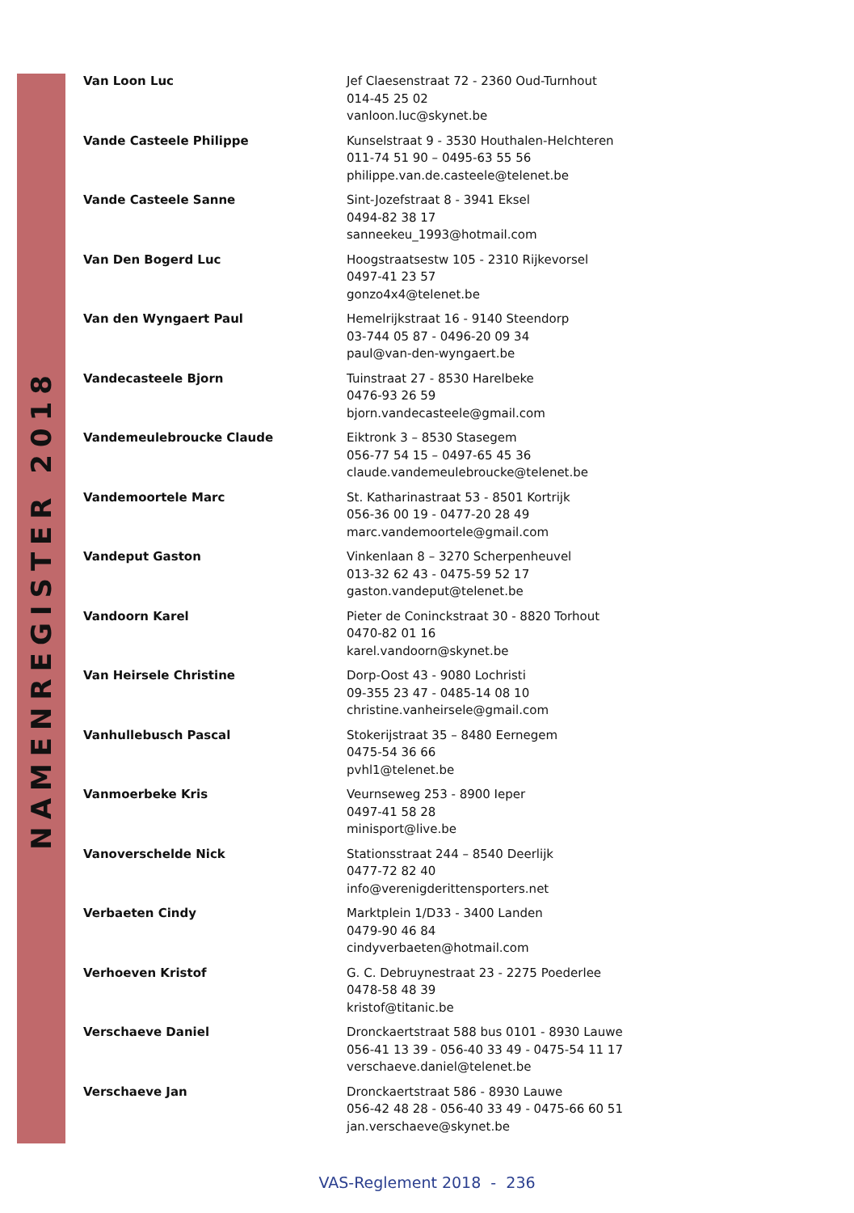NAMENREGISTER 2018
| Van Loon Luc | Jef Claesenstraat 72 - 2360 Oud-Turnhout 014-45 25 02 vanloon.luc@skynet.be |
| Vande Casteele Philippe | Kunselstraat 9 - 3530 Houthalen-Helchteren 011-74 51 90 – 0495-63 55 56 philippe.van.de.casteele@telenet.be |
| Vande Casteele Sanne | Sint-Jozefstraat 8 - 3941 Eksel 0494-82 38 17 sanneekeu_1993@hotmail.com |
| Van Den Bogerd Luc | Hoogstraatsestw 105 - 2310 Rijkevorsel 0497-41 23 57 gonzo4x4@telenet.be |
| Van den Wyngaert Paul | Hemelrijkstraat 16 - 9140 Steendorp 03-744 05 87 - 0496-20 09 34 paul@van-den-wyngaert.be |
| Vandecasteele Bjorn | Tuinstraat 27 - 8530 Harelbeke 0476-93 26 59 bjorn.vandecasteele@gmail.com |
| Vandemeulebroucke Claude | Eiktronk 3 – 8530 Stasegem 056-77 54 15 – 0497-65 45 36 claude.vandemeulebroucke@telenet.be |
| Vandemoortele Marc | St. Katharinastraat 53 - 8501 Kortrijk 056-36 00 19 - 0477-20 28 49 marc.vandemoortele@gmail.com |
| Vandeput Gaston | Vinkenlaan 8 – 3270 Scherpenheuvel 013-32 62 43 - 0475-59 52 17 gaston.vandeput@telenet.be |
| Vandoorn Karel | Pieter de Coninckstraat 30 - 8820 Torhout 0470-82 01 16 karel.vandoorn@skynet.be |
| Van Heirsele Christine | Dorp-Oost 43 - 9080 Lochristi 09-355 23 47 - 0485-14 08 10 christine.vanheirsele@gmail.com |
| Vanhullebusch Pascal | Stokerijstraat 35 – 8480 Eernegem 0475-54 36 66 pvhl1@telenet.be |
| Vanmoerbeke Kris | Veurnseweg 253 - 8900 Ieper 0497-41 58 28 minisport@live.be |
| Vanoverschelde Nick | Stationsstraat 244 – 8540 Deerlijk 0477-72 82 40 info@verenigderittensporters.net |
| Verbaeten Cindy | Marktplein 1/D33 - 3400 Landen 0479-90 46 84 cindyverbaeten@hotmail.com |
| Verhoeven Kristof | G. C. Debruynestraat 23 - 2275 Poederlee 0478-58 48 39 kristof@titanic.be |
| Verschaeve Daniel | Dronckaertstraat 588 bus 0101 - 8930 Lauwe 056-41 13 39 - 056-40 33 49 - 0475-54 11 17 verschaeve.daniel@telenet.be |
| Verschaeve Jan | Dronckaertstraat 586 - 8930 Lauwe 056-42 48 28 - 056-40 33 49 - 0475-66 60 51 jan.verschaeve@skynet.be |
VAS-Reglement 2018 - 236